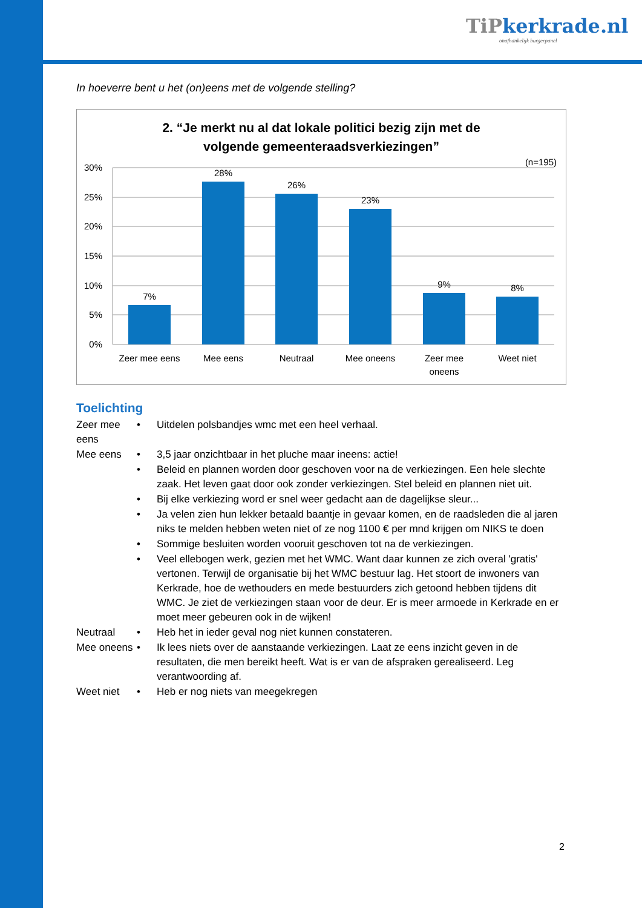TiPkerkrade.nl
onafhankelijk burgerpanel
In hoeverre bent u het (on)eens met de volgende stelling?
2. “Je merkt nu al dat lokale politici bezig zijn met de
volgende gemeenteraadsverkiezingen”
(n=195)
30%
25%
20%
15%
10%
5%
0%
7%
28%
26%
23%
9%
8%
Zeer mee eens
Mee eens
Neutraal
Mee oneens
Zeer mee
oneens
Weet niet
Toelichting
| Zeer mee eens | • | Uitdelen polsbandjes wmc met een heel verhaal. |
| Mee eens | • | 3,5 jaar onzichtbaar in het pluche maar ineens: actie! |
| | • | Beleid en plannen worden door geschoven voor na de verkiezingen. Een hele slechte zaak. Het leven gaat door ook zonder verkiezingen. Stel beleid en plannen niet uit. |
| | • | Bij elke verkiezing word er snel weer gedacht aan de dagelijkse sleur... |
| | • | Ja velen zien hun lekker betaald baantje in gevaar komen, en de raadsleden die al jaren niks te melden hebben weten niet of ze nog 1100 € per mnd krijgen om NIKS te doen |
| | • | Sommige besluiten worden vooruit geschoven tot na de verkiezingen. |
| | • | Veel ellebogen werk, gezien met het WMC. Want daar kunnen ze zich overal 'gratis' vertonen. Terwijl de organisatie bij het WMC bestuur lag. Het stoort de inwoners van Kerkrade, hoe de wethouders en mede bestuurders zich getoond hebben tijdens dit WMC. Je ziet de verkiezingen staan voor de deur. Er is meer armoede in Kerkrade en er moet meer gebeuren ook in de wijken! |
| Neutraal | • | Heb het in ieder geval nog niet kunnen constateren. |
| Mee oneens | • | Ik lees niets over de aanstaande verkiezingen. Laat ze eens inzicht geven in de resultaten, die men bereikt heeft. Wat is er van de afspraken gerealiseerd. Leg verantwoording af. |
| Weet niet | • | Heb er nog niets van meegekregen |
2